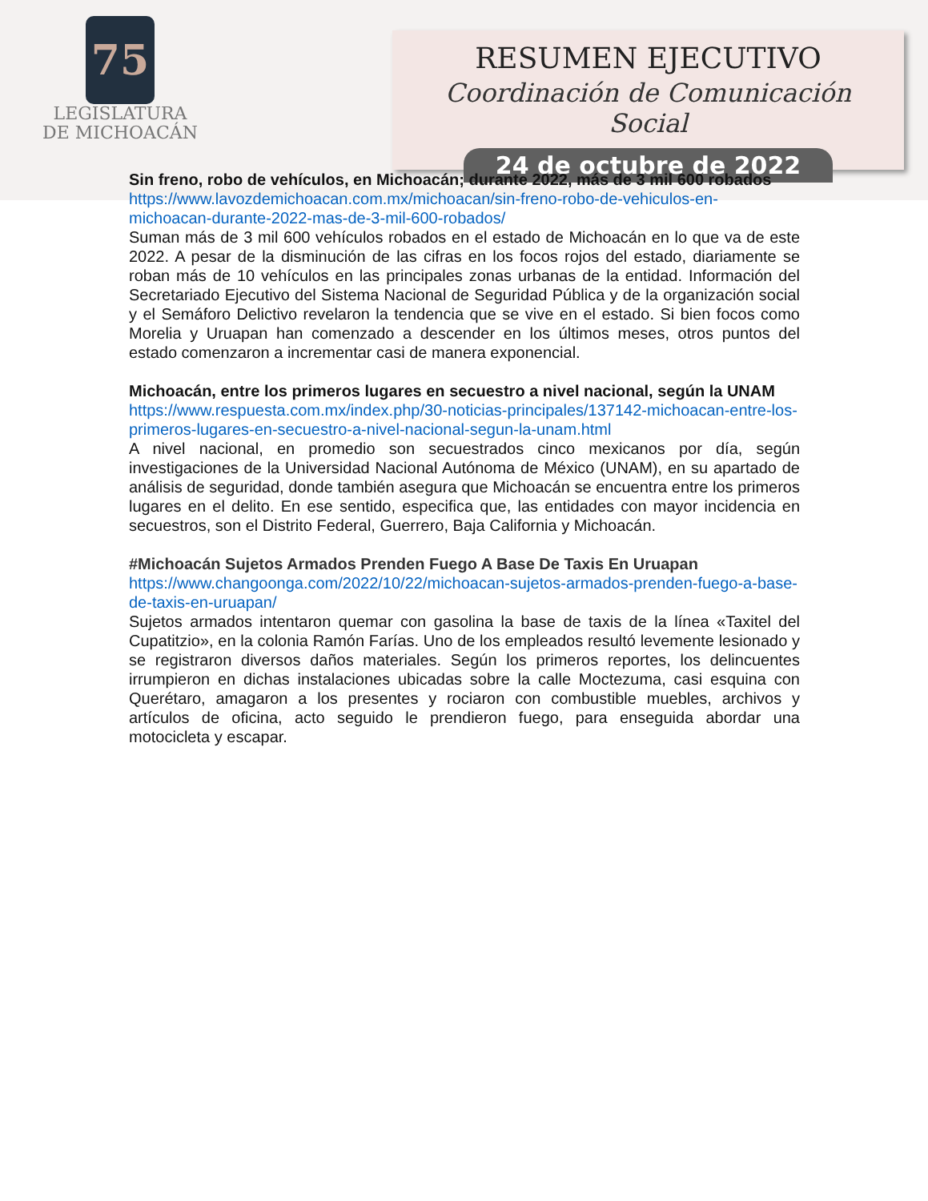75
LEGISLATURA
DE MICHOACÁN
RESUMEN EJECUTIVO
Coordinación de Comunicación Social
24 de octubre de 2022
Sin freno, robo de vehículos, en Michoacán; durante 2022, más de 3 mil 600 robados
https://www.lavozdemichoacan.com.mx/michoacan/sin-freno-robo-de-vehiculos-en-michoacan-durante-2022-mas-de-3-mil-600-robados/
Suman más de 3 mil 600 vehículos robados en el estado de Michoacán en lo que va de este 2022. A pesar de la disminución de las cifras en los focos rojos del estado, diariamente se roban más de 10 vehículos en las principales zonas urbanas de la entidad. Información del Secretariado Ejecutivo del Sistema Nacional de Seguridad Pública y de la organización social y el Semáforo Delictivo revelaron la tendencia que se vive en el estado. Si bien focos como Morelia y Uruapan han comenzado a descender en los últimos meses, otros puntos del estado comenzaron a incrementar casi de manera exponencial.
Michoacán, entre los primeros lugares en secuestro a nivel nacional, según la UNAM
https://www.respuesta.com.mx/index.php/30-noticias-principales/137142-michoacan-entre-los-primeros-lugares-en-secuestro-a-nivel-nacional-segun-la-unam.html
A nivel nacional, en promedio son secuestrados cinco mexicanos por día, según investigaciones de la Universidad Nacional Autónoma de México (UNAM), en su apartado de análisis de seguridad, donde también asegura que Michoacán se encuentra entre los primeros lugares en el delito. En ese sentido, especifica que, las entidades con mayor incidencia en secuestros, son el Distrito Federal, Guerrero, Baja California y Michoacán.
#Michoacán Sujetos Armados Prenden Fuego A Base De Taxis En Uruapan
https://www.changoonga.com/2022/10/22/michoacan-sujetos-armados-prenden-fuego-a-base-de-taxis-en-uruapan/
Sujetos armados intentaron quemar con gasolina la base de taxis de la línea «Taxitel del Cupatitzio», en la colonia Ramón Farías. Uno de los empleados resultó levemente lesionado y se registraron diversos daños materiales. Según los primeros reportes, los delincuentes irrumpieron en dichas instalaciones ubicadas sobre la calle Moctezuma, casi esquina con Querétaro, amagaron a los presentes y rociaron con combustible muebles, archivos y artículos de oficina, acto seguido le prendieron fuego, para enseguida abordar una motocicleta y escapar.